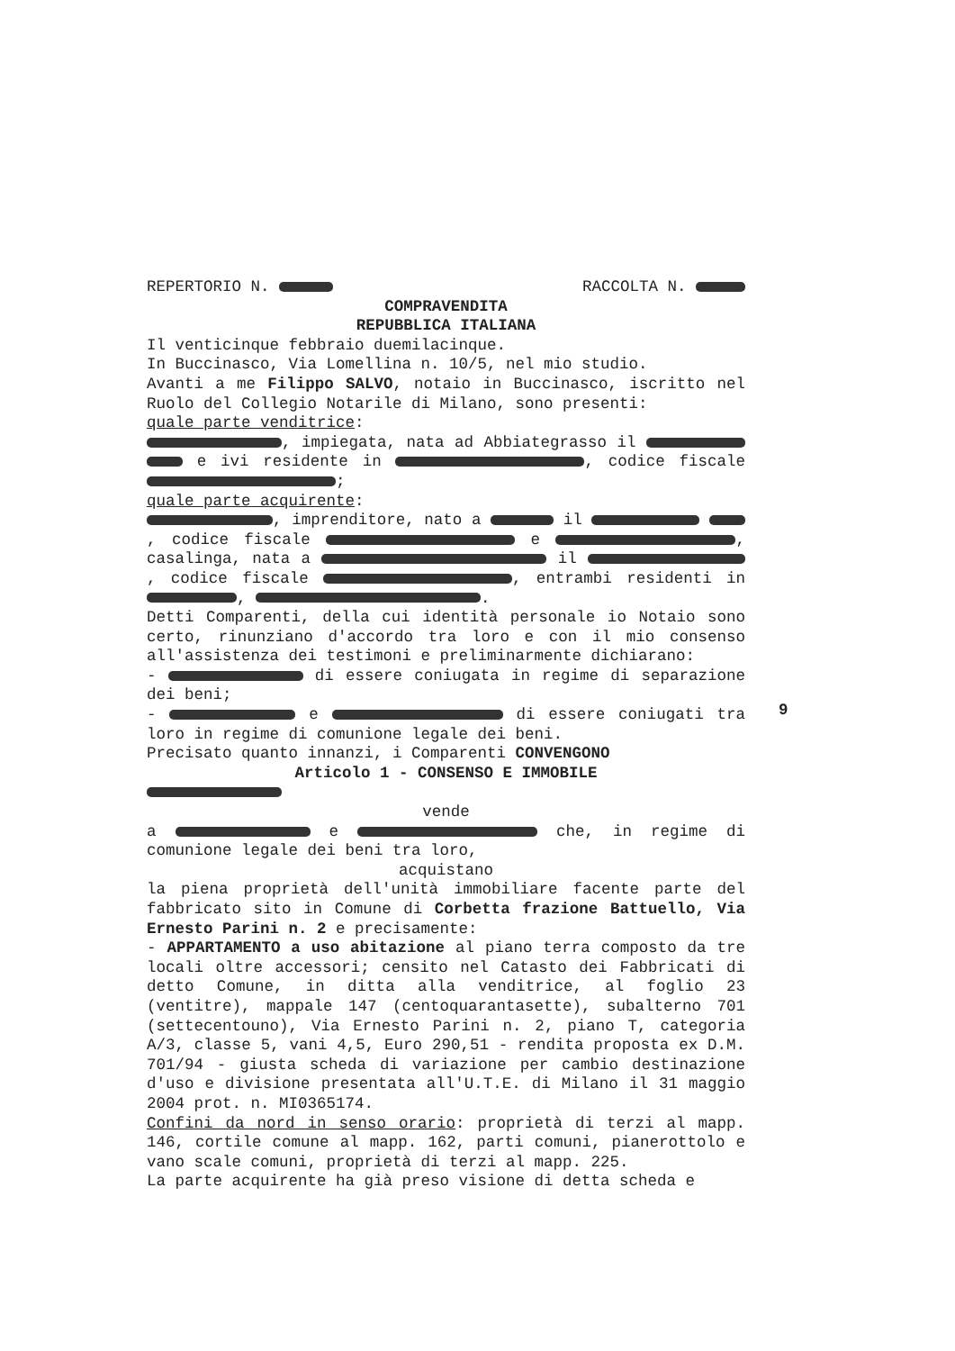REPERTORIO N. RACCOLTA N.
COMPRAVENDITA
REPUBBLICA ITALIANA
Il venticinque febbraio duemilacinque.
In Buccinasco, Via Lomellina n. 10/5, nel mio studio.
Avanti a me Filippo SALVO, notaio in Buccinasco, iscritto nel Ruolo del Collegio Notarile di Milano, sono presenti:
quale parte venditrice:
, impiegata, nata ad Abbiategrasso il e ivi residente in , codice fiscale ;
quale parte acquirente:
, imprenditore, nato a il , codice fiscale e , casalinga, nata a il , codice fiscale , entrambi residenti in , .
Detti Comparenti, della cui identità personale io Notaio sono certo, rinunziano d'accordo tra loro e con il mio consenso all'assistenza dei testimoni e preliminarmente dichiarano:
- di essere coniugata in regime di separazione dei beni;
- e di essere coniugati tra loro in regime di comunione legale dei beni.
Precisato quanto innanzi, i Comparenti CONVENGONO
Articolo 1 - CONSENSO E IMMOBILE
vende
a e che, in regime di comunione legale dei beni tra loro,
acquistano
la piena proprietà dell'unità immobiliare facente parte del fabbricato sito in Comune di Corbetta frazione Battuello, Via Ernesto Parini n. 2 e precisamente:
- APPARTAMENTO a uso abitazione al piano terra composto da tre locali oltre accessori; censito nel Catasto dei Fabbricati di detto Comune, in ditta alla venditrice, al foglio 23 (ventitre), mappale 147 (centoquarantasette), subalterno 701 (settecentouno), Via Ernesto Parini n. 2, piano T, categoria A/3, classe 5, vani 4,5, Euro 290,51 - rendita proposta ex D.M. 701/94 - giusta scheda di variazione per cambio destinazione d'uso e divisione presentata all'U.T.E. di Milano il 31 maggio 2004 prot. n. MI0365174.
Confini da nord in senso orario: proprietà di terzi al mapp. 146, cortile comune al mapp. 162, parti comuni, pianerottolo e vano scale comuni, proprietà di terzi al mapp. 225.
La parte acquirente ha già preso visione di detta scheda e
9